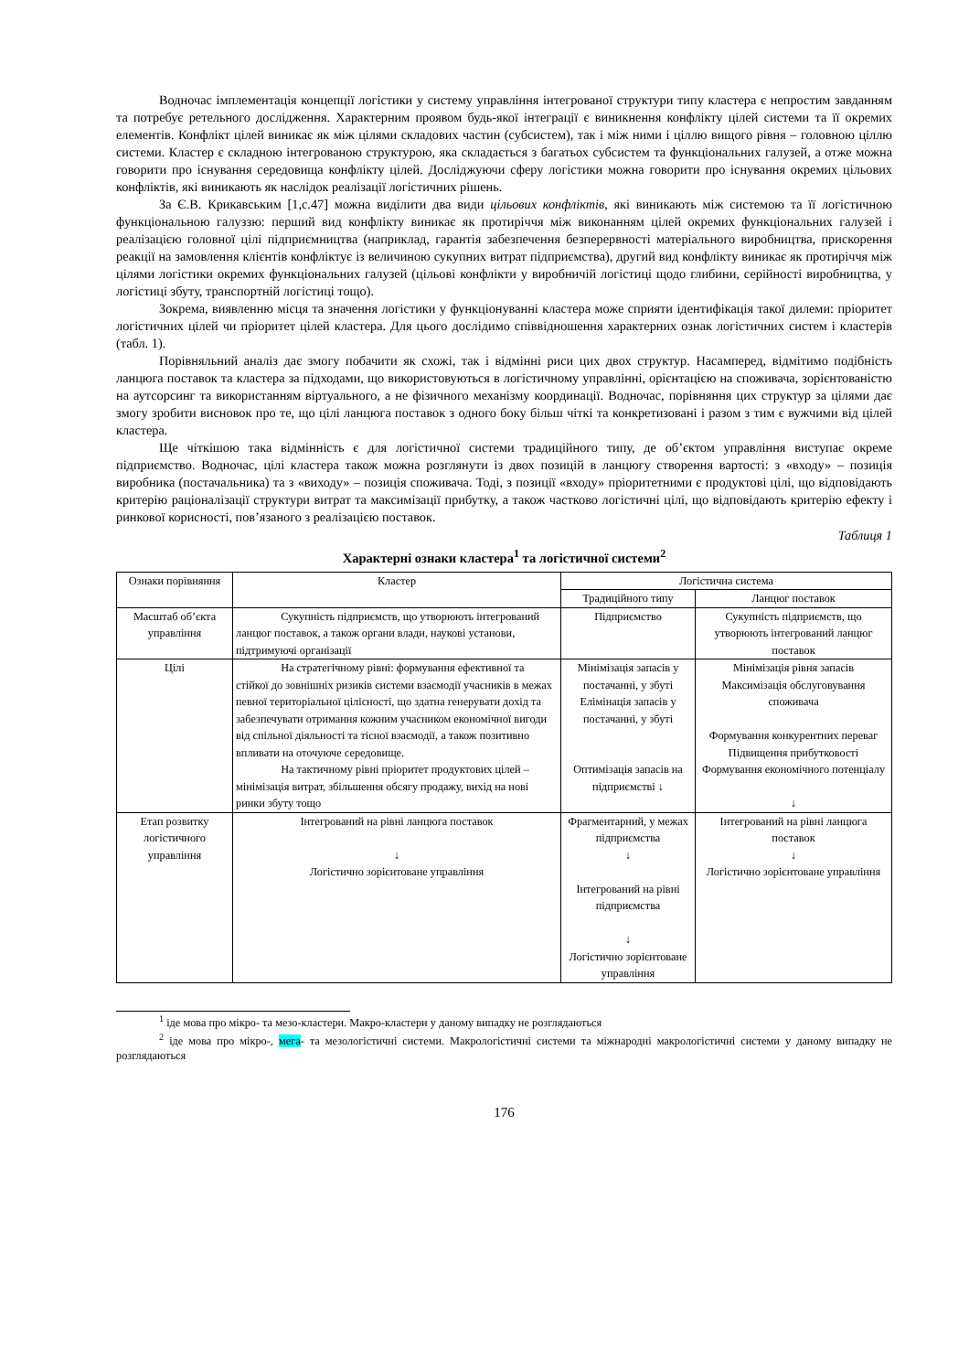Водночас імплементація концепції логістики у систему управління інтегрованої структури типу кластера є непростим завданням та потребує ретельного дослідження. Характерним проявом будь-якої інтеграції є виникнення конфлікту цілей системи та її окремих елементів. Конфлікт цілей виникає як між цілями складових частин (субсистем), так і між ними і ціллю вищого рівня – головною ціллю системи. Кластер є складною інтегрованою структурою, яка складається з багатьох субсистем та функціональних галузей, а отже можна говорити про існування середовища конфлікту цілей. Досліджуючи сферу логістики можна говорити про існування окремих цільових конфліктів, які виникають як наслідок реалізації логістичних рішень.
За Є.В. Крикавським [1,с.47] можна виділити два види цільових конфліктів, які виникають між системою та її логістичною функціональною галуззю: перший вид конфлікту виникає як протиріччя між виконанням цілей окремих функціональних галузей і реалізацією головної цілі підприємництва (наприклад, гарантія забезпечення безперервності матеріального виробництва, прискорення реакції на замовлення клієнтів конфліктує із величиною сукупних витрат підприємства), другий вид конфлікту виникає як протиріччя між цілями логістики окремих функціональних галузей (цільові конфлікти у виробничій логістиці щодо глибини, серійності виробництва, у логістиці збуту, транспортній логістиці тощо).
Зокрема, виявленню місця та значення логістики у функціонуванні кластера може сприяти ідентифікація такої дилеми: пріоритет логістичних цілей чи пріоритет цілей кластера. Для цього дослідимо співвідношення характерних ознак логістичних систем і кластерів (табл. 1).
Порівняльний аналіз дає змогу побачити як схожі, так і відмінні риси цих двох структур. Насамперед, відмітимо подібність ланцюга поставок та кластера за підходами, що використовуються в логістичному управлінні, орієнтацією на споживача, зорієнтованістю на аутсорсинг та використанням віртуального, а не фізичного механізму координації. Водночас, порівняння цих структур за цілями дає змогу зробити висновок про те, що цілі ланцюга поставок з одного боку більш чіткі та конкретизовані і разом з тим є вужчими від цілей кластера.
Ще чіткішою така відмінність є для логістичної системи традиційного типу, де об’єктом управління виступає окреме підприємство. Водночас, цілі кластера також можна розглянути із двох позицій в ланцюгу створення вартості: з «входу» – позиція виробника (постачальника) та з «виходу» – позиція споживача. Тоді, з позиції «входу» пріоритетними є продуктові цілі, що відповідають критерію раціоналізації структури витрат та максимізації прибутку, а також частково логістичні цілі, що відповідають критерію ефекту і ринкової корисності, пов’язаного з реалізацією поставок.
Таблиця 1
Характерні ознаки кластера<sup>1</sup> та логістичної системи<sup>2</sup>
| Ознаки порівняння | Кластер | Логістична система | |
| --- | --- | --- | --- |
| | | Традиційного типу | Ланцюг поставок |
| Масштаб об’єкта управління | Сукупність підприємств, що утворюють інтегрований ланцюг поставок, а також органи влади, наукові установи, підтримуючі організації | Підприємство | Сукупність підприємств, що утворюють інтегрований ланцюг поставок |
| Цілі | На стратегічному рівні: формування ефективної та стійкої до зовнішніх ризиків системи взаємодії учасників в межах певної територіальної цілісності, що здатна генерувати дохід та забезпечувати отримання кожним учасником економічної вигоди від спільної діяльності та тісної взаємодії, а також позитивно впливати на оточуюче середовище. На тактичному рівні пріоритет продуктових цілей – мінімізація витрат, збільшення обсягу продажу, вихід на нові ринки збуту тощо | Мінімізація запасів у постачанні, у збуті Елімінація запасів у постачанні, у збуті Оптимізація запасів на підприємстві ↓ | Мінімізація рівня запасів Максимізація обслуговування споживача Формування конкурентних переваг Підвищення прибутковості Формування економічного потенціалу ↓ |
| Етап розвитку логістичного управління | Інтегрований на рівні ланцюга поставок ↓ Логістично зорієнтоване управління | Фрагментарний, у межах підприємства ↓ Інтегрований на рівні підприємства ↓ Логістично зорієнтоване управління | Інтегрований на рівні ланцюга поставок ↓ Логістично зорієнтоване управління |
<sup>1</sup> іде мова про мікро- та мезо-кластери. Макро-кластери у даному випадку не розглядаються
<sup>2</sup> іде мова про мікро-, мега- та мезологістичні системи. Макрологістичні системи та міжнародні макрологістичні системи у даному випадку не розглядаються
176